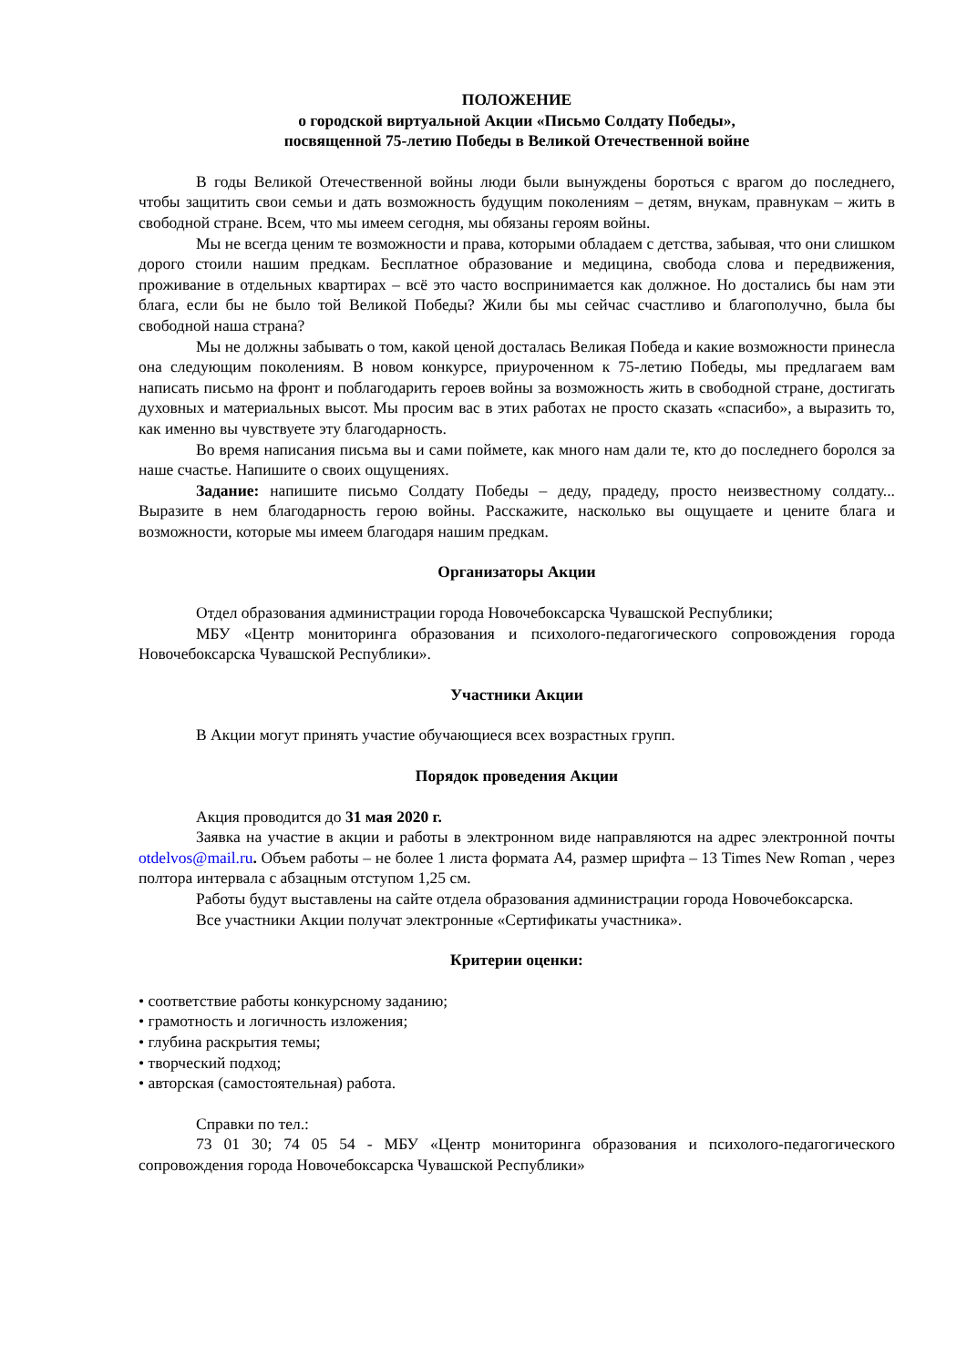ПОЛОЖЕНИЕ
о городской виртуальной Акции «Письмо Солдату Победы»,
посвященной 75-летию Победы в Великой Отечественной войне
В годы Великой Отечественной войны люди были вынуждены бороться с врагом до последнего, чтобы защитить свои семьи и дать возможность будущим поколениям – детям, внукам, правнукам – жить в свободной стране. Всем, что мы имеем сегодня, мы обязаны героям войны.
Мы не всегда ценим те возможности и права, которыми обладаем с детства, забывая, что они слишком дорого стоили нашим предкам. Бесплатное образование и медицина, свобода слова и передвижения, проживание в отдельных квартирах – всё это часто воспринимается как должное. Но достались бы нам эти блага, если бы не было той Великой Победы? Жили бы мы сейчас счастливо и благополучно, была бы свободной наша страна?
Мы не должны забывать о том, какой ценой досталась Великая Победа и какие возможности принесла она следующим поколениям. В новом конкурсе, приуроченном к 75-летию Победы, мы предлагаем вам написать письмо на фронт и поблагодарить героев войны за возможность жить в свободной стране, достигать духовных и материальных высот. Мы просим вас в этих работах не просто сказать «спасибо», а выразить то, как именно вы чувствуете эту благодарность.
Во время написания письма вы и сами поймете, как много нам дали те, кто до последнего боролся за наше счастье. Напишите о своих ощущениях.
Задание: напишите письмо Солдату Победы – деду, прадеду, просто неизвестному солдату... Выразите в нем благодарность герою войны. Расскажите, насколько вы ощущаете и цените блага и возможности, которые мы имеем благодаря нашим предкам.
Организаторы Акции
Отдел образования администрации города Новочебоксарска Чувашской Республики;
МБУ «Центр мониторинга образования и психолого-педагогического сопровождения города Новочебоксарска Чувашской Республики».
Участники Акции
В Акции могут принять участие обучающиеся всех возрастных групп.
Порядок проведения Акции
Акция проводится до 31 мая 2020 г.
Заявка на участие в акции и работы в электронном виде направляются на адрес электронной почты otdelvos@mail.ru. Объем работы – не более 1 листа формата А4, размер шрифта – 13 Times New Roman , через полтора интервала с абзацным отступом 1,25 см.
Работы будут выставлены на сайте отдела образования администрации города Новочебоксарска.
Все участники Акции получат электронные «Сертификаты участника».
Критерии оценки:
• соответствие работы конкурсному заданию;
• грамотность и логичность изложения;
• глубина раскрытия темы;
• творческий подход;
• авторская (самостоятельная) работа.
Справки по тел.:
73 01 30; 74 05 54 - МБУ «Центр мониторинга образования и психолого-педагогического сопровождения города Новочебоксарска Чувашской Республики»